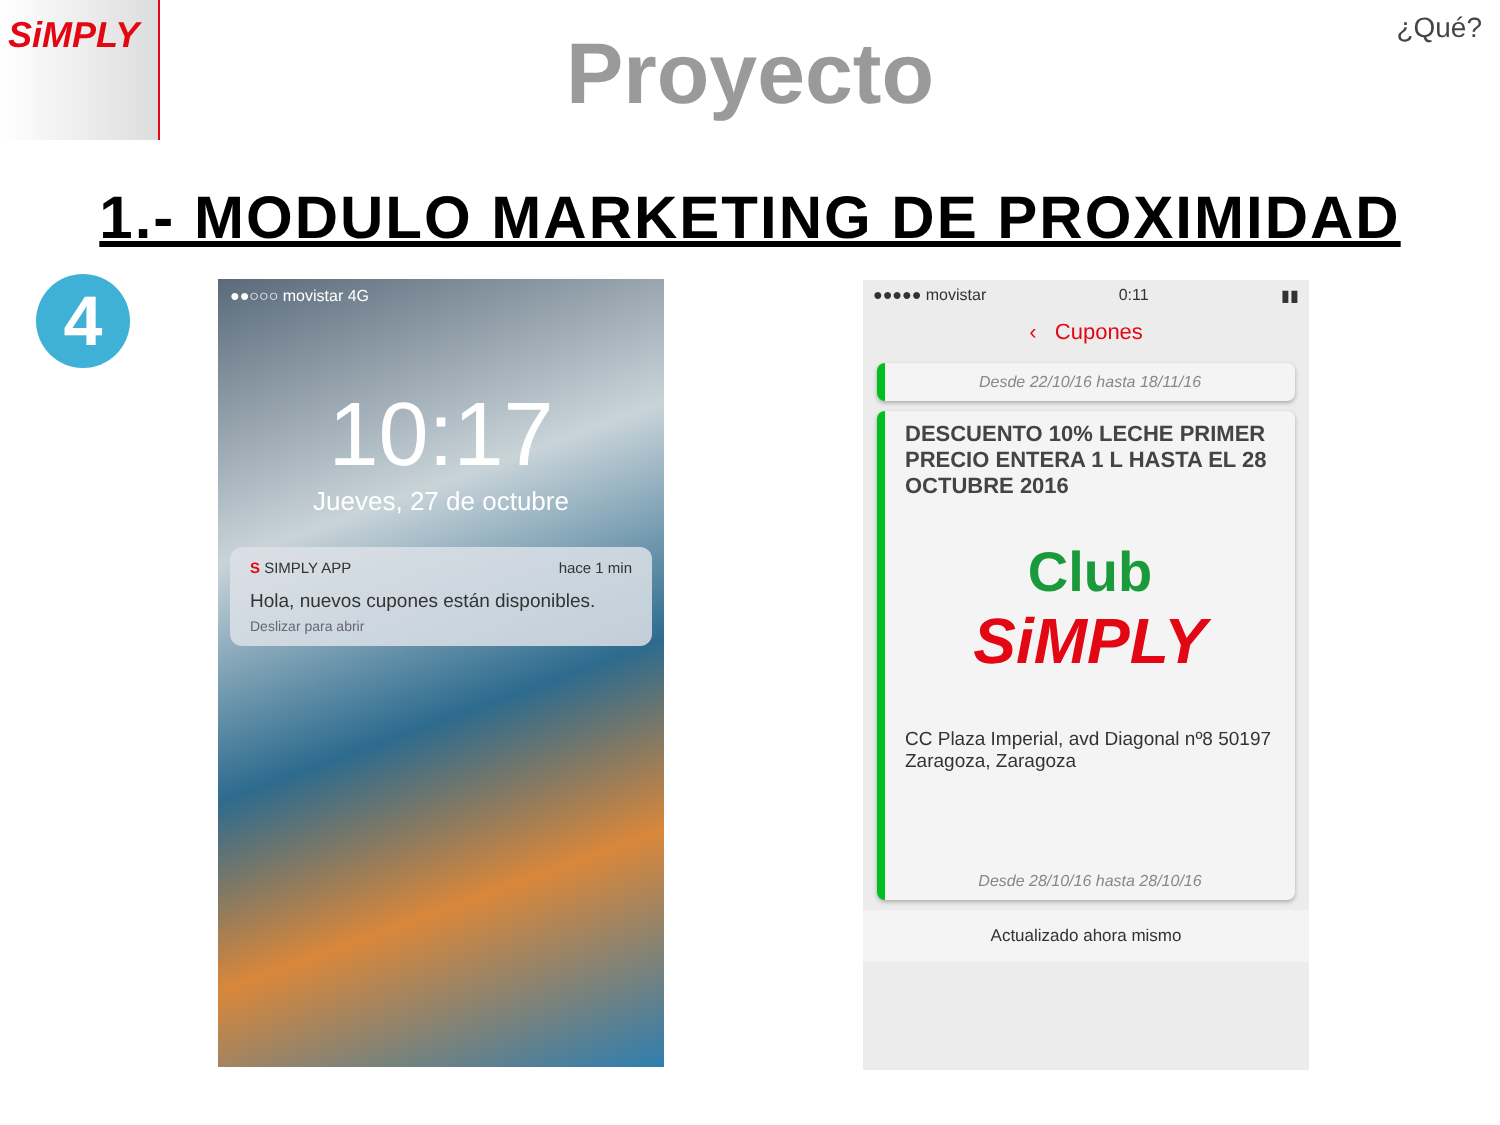SiMPLY
¿Qué?
Proyecto
1.- MODULO MARKETING DE PROXIMIDAD
4
●●○○○ movistar 4G
10:17
Jueves, 27 de octubre
S SIMPLY APP hace 1 min
Hola, nuevos cupones están disponibles.
Deslizar para abrir
●●●●● movistar 0:11 ▮▮
‹ Cupones
Desde 22/10/16 hasta 18/11/16
DESCUENTO 10% LECHE PRIMER PRECIO ENTERA 1 L HASTA EL 28 OCTUBRE 2016
Club
SiMPLY
CC Plaza Imperial, avd Diagonal nº8 50197 Zaragoza, Zaragoza
Desde 28/10/16 hasta 28/10/16
Actualizado ahora mismo